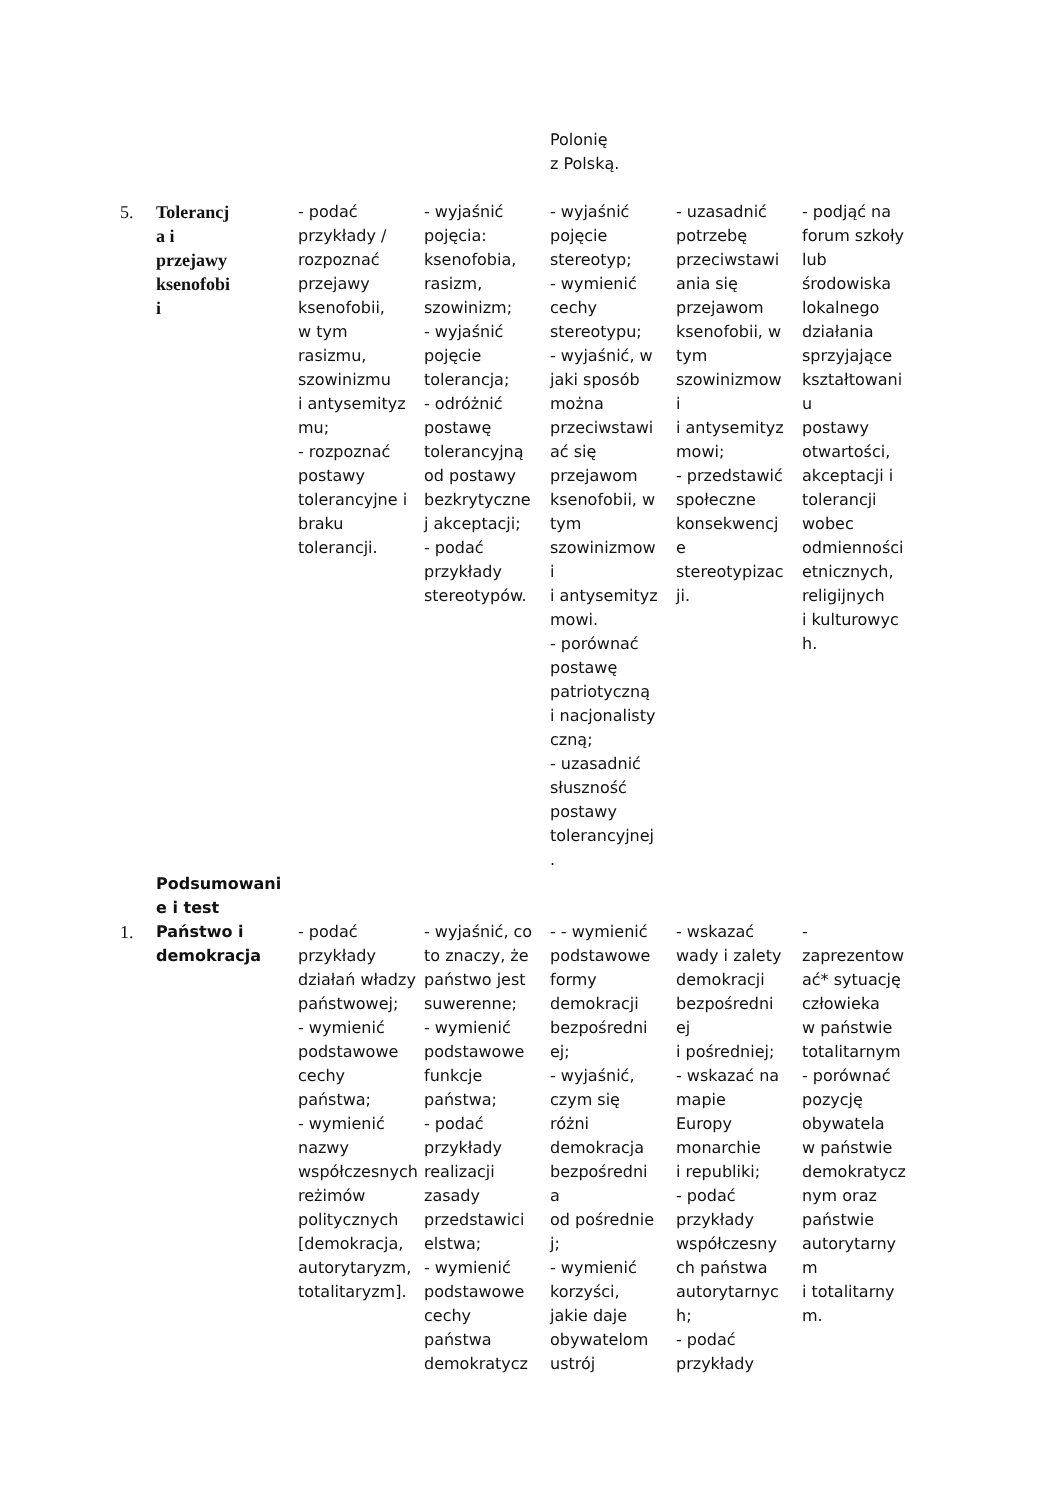| | | | | Polonię z Polską. | | |
| 5. | Tolerancj a i przejawy ksenofobi i | - podać przykłady / rozpoznać przejawy ksenofobii, w tym rasizmu, szowinizmu i antysemityz mu; - rozpoznać postawy tolerancyjne i braku tolerancji. | - wyjaśnić pojęcia: ksenofobia, rasizm, szowinizm; - wyjaśnić pojęcie tolerancja; - odróżnić postawę tolerancyjną od postawy bezkrytyczne j akceptacji; - podać przykłady stereotypów. | - wyjaśnić pojęcie stereotyp; - wymienić cechy stereotypu; - wyjaśnić, w jaki sposób można przeciwstawi ać się przejawom ksenofobii, w tym szowinizmow i i antysemityz mowi. - porównać postawę patriotyczną i nacjonalisty czną; - uzasadnić słuszność postawy tolerancyjnej . | - uzasadnić potrzebę przeciwstawi ania się przejawom ksenofobii, w tym szowinizmow i i antysemityz mowi; - przedstawić społeczne konsekwencj e stereotypizac ji. | - podjąć na forum szkoły lub środowiska lokalnego działania sprzyjające kształtowani u postawy otwartości, akceptacji i tolerancji wobec odmienności etnicznych, religijnych i kulturowyc h. |
| | Podsumowani e i test | | | | | |
| 1. | Państwo i demokracja | - podać przykłady działań władzy państwowej; - wymienić podstawowe cechy państwa; - wymienić nazwy współczesnych reżimów politycznych [demokracja, autorytaryzm, totalitaryzm]. | - wyjaśnić, co to znaczy, że państwo jest suwerenne; - wymienić podstawowe funkcje państwa; - podać przykłady realizacji zasady przedstawici elstwa; - wymienić podstawowe cechy państwa demokratycz | - - wymienić podstawowe formy demokracji bezpośredni ej; - wyjaśnić, czym się różni demokracja bezpośredni a od pośrednie j; - wymienić korzyści, jakie daje obywatelom ustrój | - wskazać wady i zalety demokracji bezpośredni ej i pośredniej; - wskazać na mapie Europy monarchie i republiki; - podać przykłady współczesny ch państwa autorytarnyc h; - podać przykłady | - zaprezentow ać* sytuację człowieka w państwie totalitarnym - porównać pozycję obywatela w państwie demokratycz nym oraz państwie autorytarny m i totalitarny m. |